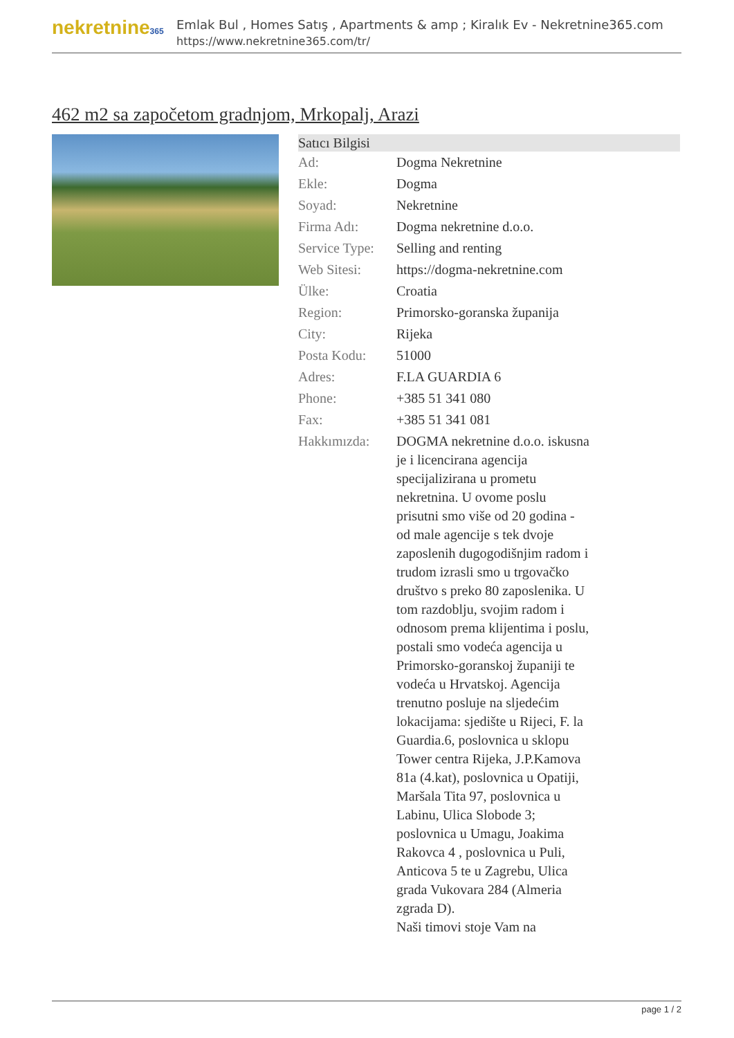nekretnine365
Emlak Bul , Homes Satış , Apartments & amp ; Kiralık Ev - Nekretnine365.com
https://www.nekretnine365.com/tr/
462 m2 sa započetom gradnjom, Mrkopalj, Arazi
| Satıcı Bilgisi | | |
| --- | --- | --- |
| Ad: | Dogma Nekretnine | |
| Ekle: | Dogma | |
| Soyad: | Nekretnine | |
| Firma Adı: | Dogma nekretnine d.o.o. | |
| Service Type: | Selling and renting | |
| Web Sitesi: | https://dogma-nekretnine.com | |
| Ülke: | Croatia | |
| Region: | Primorsko-goranska županija | |
| City: | Rijeka | |
| Posta Kodu: | 51000 | |
| Adres: | F.LA GUARDIA 6 | |
| Phone: | +385 51 341 080 | |
| Fax: | +385 51 341 081 | |
| Hakkımızda: | DOGMA nekretnine d.o.o. iskusna je i licencirana agencija specijalizirana u prometu nekretnina. U ovome poslu prisutni smo više od 20 godina - od male agencije s tek dvoje zaposlenih dugogodišnjim radom i trudom izrasli smo u trgovačko društvo s preko 80 zaposlenika. U tom razdoblju, svojim radom i odnosom prema klijentima i poslu, postali smo vodeća agencija u Primorsko-goranskoj županiji te vodeća u Hrvatskoj. Agencija trenutno posluje na sljedećim lokacijama: sjedište u Rijeci, F. la Guardia.6, poslovnica u sklopu Tower centra Rijeka, J.P.Kamova 81a (4.kat), poslovnica u Opatiji, Maršala Tita 97, poslovnica u Labinu, Ulica Slobode 3; poslovnica u Umagu, Joakima Rakovca 4 , poslovnica u Puli, Anticova 5 te u Zagrebu, Ulica grada Vukovara 284 (Almeria zgrada D). Naši timovi stoje Vam na | |
page 1 / 2